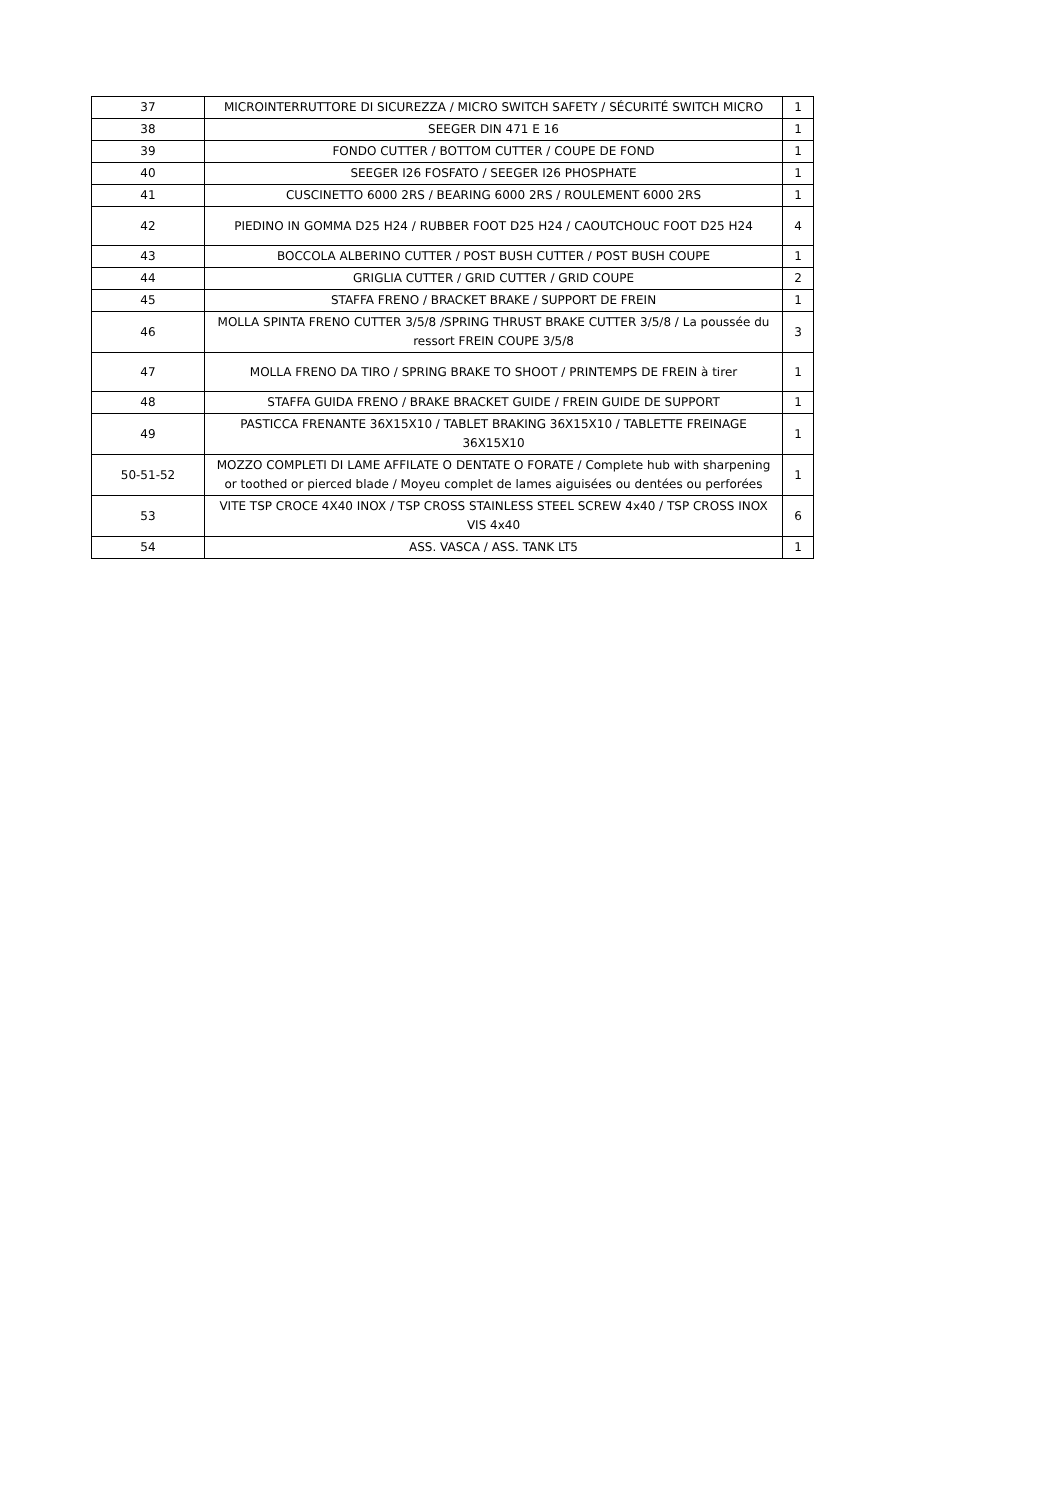| 37 | MICROINTERRUTTORE DI SICUREZZA / MICRO SWITCH SAFETY / SÉCURITÉ SWITCH MICRO | 1 |
| 38 | SEEGER DIN 471 E 16 | 1 |
| 39 | FONDO CUTTER / BOTTOM CUTTER / COUPE DE FOND | 1 |
| 40 | SEEGER I26 FOSFATO / SEEGER I26 PHOSPHATE | 1 |
| 41 | CUSCINETTO 6000 2RS / BEARING 6000 2RS / ROULEMENT 6000 2RS | 1 |
| 42 | PIEDINO IN GOMMA D25 H24 / RUBBER FOOT D25 H24 / CAOUTCHOUC FOOT D25 H24 | 4 |
| 43 | BOCCOLA ALBERINO CUTTER / POST BUSH CUTTER / POST BUSH COUPE | 1 |
| 44 | GRIGLIA CUTTER / GRID CUTTER / GRID COUPE | 2 |
| 45 | STAFFA FRENO / BRACKET BRAKE / SUPPORT DE FREIN | 1 |
| 46 | MOLLA SPINTA FRENO CUTTER 3/5/8 /SPRING THRUST BRAKE CUTTER 3/5/8 / La poussée du ressort FREIN COUPE 3/5/8 | 3 |
| 47 | MOLLA FRENO DA TIRO / SPRING BRAKE TO SHOOT / PRINTEMPS DE FREIN à tirer | 1 |
| 48 | STAFFA GUIDA FRENO / BRAKE BRACKET GUIDE / FREIN GUIDE DE SUPPORT | 1 |
| 49 | PASTICCA FRENANTE 36X15X10 / TABLET BRAKING 36X15X10 / TABLETTE FREINAGE 36X15X10 | 1 |
| 50-51-52 | MOZZO COMPLETI DI LAME AFFILATE O DENTATE O FORATE / Complete hub with sharpening or toothed or pierced blade / Moyeu complet de lames aiguisées ou dentées ou perforées | 1 |
| 53 | VITE TSP CROCE 4X40 INOX / TSP CROSS STAINLESS STEEL SCREW 4x40 / TSP CROSS INOX VIS 4x40 | 6 |
| 54 | ASS. VASCA / ASS. TANK LT5 | 1 |